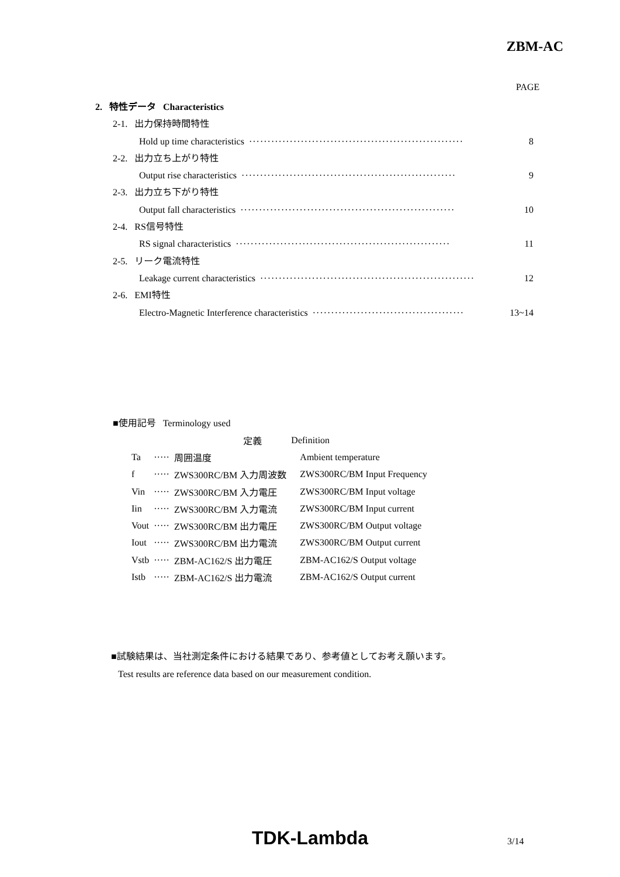ZBM-AC
PAGE
2. 特性データ Characteristics
2-1. 出力保持時間特性
Hold up time characteristics ·························································· 8
2-2. 出力立ち上がり特性
Output rise characteristics ·························································· 9
2-3. 出力立ち下がり特性
Output fall characteristics ·························································· 10
2-4. RS信号特性
RS signal characteristics ·························································· 11
2-5. リーク電流特性
Leakage current characteristics ·························································· 12
2-6. EMI特性
Electro-Magnetic Interference characteristics ········································· 13~14
■使用記号 Terminology used
| | | 定義 | Definition |
| Ta | ····· | 周囲温度 | Ambient temperature |
| f | ····· | ZWS300RC/BM 入力周波数 | ZWS300RC/BM Input Frequency |
| Vin | ····· | ZWS300RC/BM 入力電圧 | ZWS300RC/BM Input voltage |
| Iin | ····· | ZWS300RC/BM 入力電流 | ZWS300RC/BM Input current |
| Vout | ····· | ZWS300RC/BM 出力電圧 | ZWS300RC/BM Output voltage |
| Iout | ····· | ZWS300RC/BM 出力電流 | ZWS300RC/BM Output current |
| Vstb | ····· | ZBM-AC162/S 出力電圧 | ZBM-AC162/S Output voltage |
| Istb | ····· | ZBM-AC162/S 出力電流 | ZBM-AC162/S Output current |
■試験結果は、当社測定条件における結果であり、参考値としてお考え願います。
Test results are reference data based on our measurement condition.
TDK-Lambda 3/14